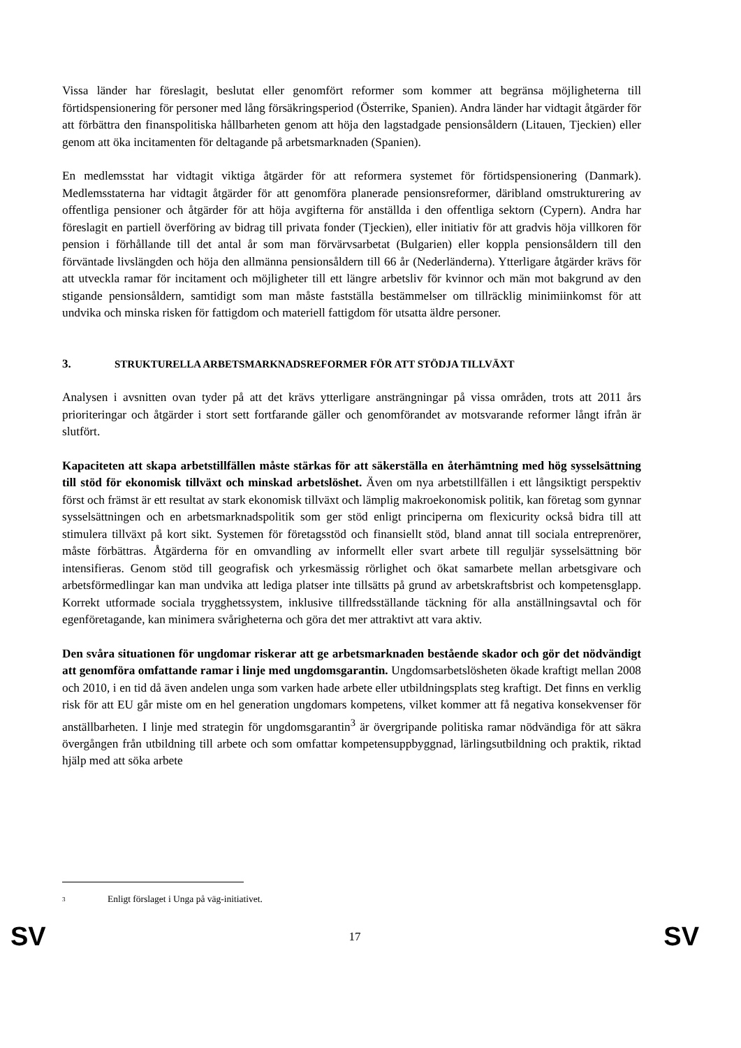Vissa länder har föreslagit, beslutat eller genomfört reformer som kommer att begränsa möjligheterna till förtidspensionering för personer med lång försäkringsperiod (Österrike, Spanien). Andra länder har vidtagit åtgärder för att förbättra den finanspolitiska hållbarheten genom att höja den lagstadgade pensionsåldern (Litauen, Tjeckien) eller genom att öka incitamenten för deltagande på arbetsmarknaden (Spanien).
En medlemsstat har vidtagit viktiga åtgärder för att reformera systemet för förtidspensionering (Danmark). Medlemsstaterna har vidtagit åtgärder för att genomföra planerade pensionsreformer, däribland omstrukturering av offentliga pensioner och åtgärder för att höja avgifterna för anställda i den offentliga sektorn (Cypern). Andra har föreslagit en partiell överföring av bidrag till privata fonder (Tjeckien), eller initiativ för att gradvis höja villkoren för pension i förhållande till det antal år som man förvärvsarbetat (Bulgarien) eller koppla pensionsåldern till den förväntade livslängden och höja den allmänna pensionsåldern till 66 år (Nederländerna). Ytterligare åtgärder krävs för att utveckla ramar för incitament och möjligheter till ett längre arbetsliv för kvinnor och män mot bakgrund av den stigande pensionsåldern, samtidigt som man måste fastställa bestämmelser om tillräcklig minimiinkomst för att undvika och minska risken för fattigdom och materiell fattigdom för utsatta äldre personer.
3. STRUKTURELLA ARBETSMARKNADSREFORMER FÖR ATT STÖDJA TILLVÄXT
Analysen i avsnitten ovan tyder på att det krävs ytterligare ansträngningar på vissa områden, trots att 2011 års prioriteringar och åtgärder i stort sett fortfarande gäller och genomförandet av motsvarande reformer långt ifrån är slutfört.
Kapaciteten att skapa arbetstillfällen måste stärkas för att säkerställa en återhämtning med hög sysselsättning till stöd för ekonomisk tillväxt och minskad arbetslöshet. Även om nya arbetstillfällen i ett långsiktigt perspektiv först och främst är ett resultat av stark ekonomisk tillväxt och lämplig makroekonomisk politik, kan företag som gynnar sysselsättningen och en arbetsmarknadspolitik som ger stöd enligt principerna om flexicurity också bidra till att stimulera tillväxt på kort sikt. Systemen för företagsstöd och finansiellt stöd, bland annat till sociala entreprenörer, måste förbättras. Åtgärderna för en omvandling av informellt eller svart arbete till reguljär sysselsättning bör intensifieras. Genom stöd till geografisk och yrkesmässig rörlighet och ökat samarbete mellan arbetsgivare och arbetsförmedlingar kan man undvika att lediga platser inte tillsätts på grund av arbetskraftsbrist och kompetensglapp. Korrekt utformade sociala trygghetssystem, inklusive tillfredsställande täckning för alla anställningsavtal och för egenföretagande, kan minimera svårigheterna och göra det mer attraktivt att vara aktiv.
Den svåra situationen för ungdomar riskerar att ge arbetsmarknaden bestående skador och gör det nödvändigt att genomföra omfattande ramar i linje med ungdomsgarantin. Ungdomsarbetslösheten ökade kraftigt mellan 2008 och 2010, i en tid då även andelen unga som varken hade arbete eller utbildningsplats steg kraftigt. Det finns en verklig risk för att EU går miste om en hel generation ungdomars kompetens, vilket kommer att få negativa konsekvenser för anställbarheten. I linje med strategin för ungdomsgarantin<sup>3</sup> är övergripande politiska ramar nödvändiga för att säkra övergången från utbildning till arbete och som omfattar kompetensuppbyggnad, lärlingsutbildning och praktik, riktad hjälp med att söka arbete
<sup>3</sup> Enligt förslaget i Unga på väg-initiativet.
SV 17 SV